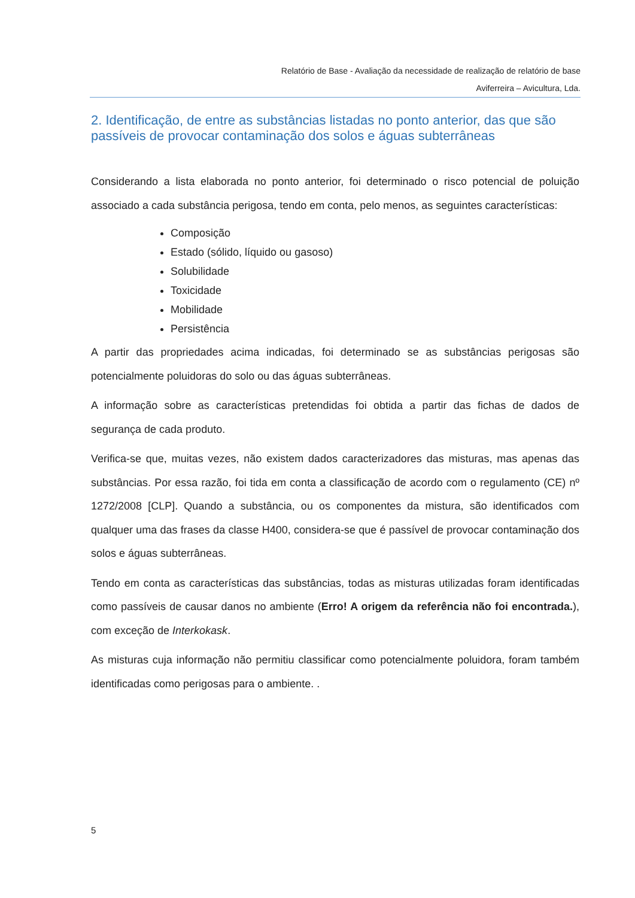Relatório de Base - Avaliação da necessidade de realização de relatório de base
Aviferreira – Avicultura, Lda.
2. Identificação, de entre as substâncias listadas no ponto anterior, das que são passíveis de provocar contaminação dos solos e águas subterrâneas
Considerando a lista elaborada no ponto anterior, foi determinado o risco potencial de poluição associado a cada substância perigosa, tendo em conta, pelo menos, as seguintes características:
Composição
Estado (sólido, líquido ou gasoso)
Solubilidade
Toxicidade
Mobilidade
Persistência
A partir das propriedades acima indicadas, foi determinado se as substâncias perigosas são potencialmente poluidoras do solo ou das águas subterrâneas.
A informação sobre as características pretendidas foi obtida a partir das fichas de dados de segurança de cada produto.
Verifica-se que, muitas vezes, não existem dados caracterizadores das misturas, mas apenas das substâncias. Por essa razão, foi tida em conta a classificação de acordo com o regulamento (CE) nº 1272/2008 [CLP]. Quando a substância, ou os componentes da mistura, são identificados com qualquer uma das frases da classe H400, considera-se que é passível de provocar contaminação dos solos e águas subterrâneas.
Tendo em conta as características das substâncias, todas as misturas utilizadas foram identificadas como passíveis de causar danos no ambiente (Erro! A origem da referência não foi encontrada.), com exceção de Interkokask.
As misturas cuja informação não permitiu classificar como potencialmente poluidora, foram também identificadas como perigosas para o ambiente. .
5